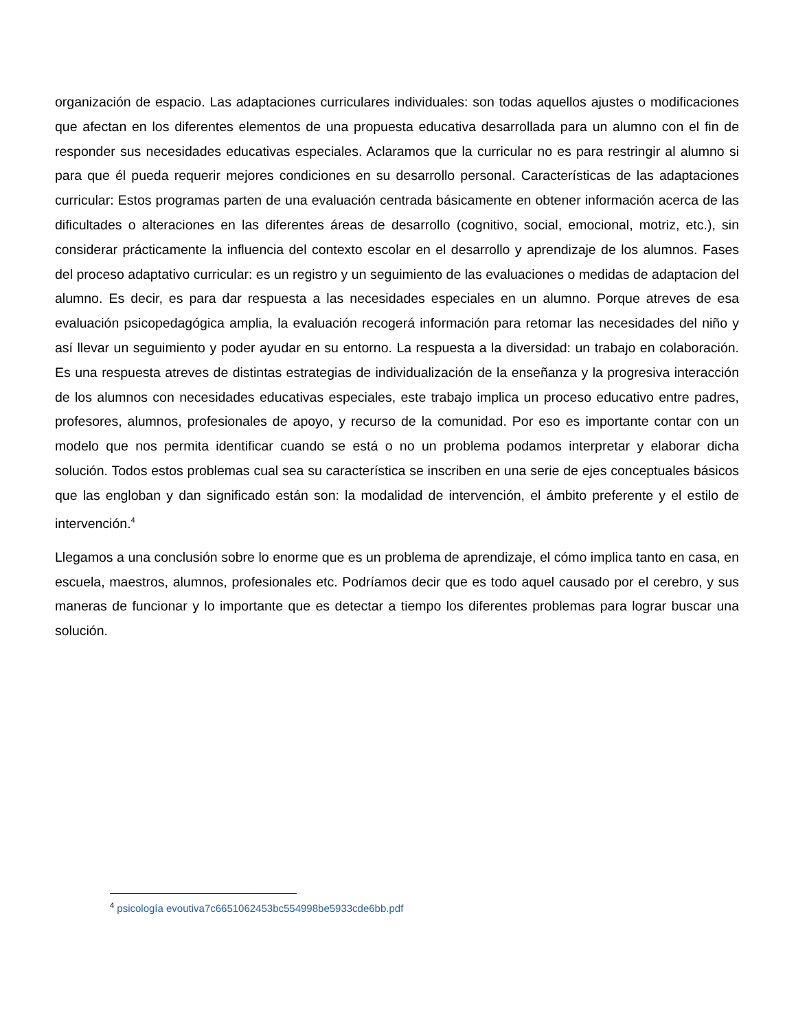organización de espacio. Las adaptaciones curriculares individuales: son todas aquellos ajustes o modificaciones que afectan en los diferentes elementos de una propuesta educativa desarrollada para un alumno con el fin de responder sus necesidades educativas especiales. Aclaramos que la curricular no es para restringir al alumno si para que él pueda requerir mejores condiciones en su desarrollo personal. Características de las adaptaciones curricular: Estos programas parten de una evaluación centrada básicamente en obtener información acerca de las dificultades o alteraciones en las diferentes áreas de desarrollo (cognitivo, social, emocional, motriz, etc.), sin considerar prácticamente la influencia del contexto escolar en el desarrollo y aprendizaje de los alumnos. Fases del proceso adaptativo curricular: es un registro y un seguimiento de las evaluaciones o medidas de adaptacion del alumno. Es decir, es para dar respuesta a las necesidades especiales en un alumno. Porque atreves de esa evaluación psicopedagógica amplia, la evaluación recogerá información para retomar las necesidades del niño y así llevar un seguimiento y poder ayudar en su entorno. La respuesta a la diversidad: un trabajo en colaboración. Es una respuesta atreves de distintas estrategias de individualización de la enseñanza y la progresiva interacción de los alumnos con necesidades educativas especiales, este trabajo implica un proceso educativo entre padres, profesores, alumnos, profesionales de apoyo, y recurso de la comunidad. Por eso es importante contar con un modelo que nos permita identificar cuando se está o no un problema podamos interpretar y elaborar dicha solución. Todos estos problemas cual sea su característica se inscriben en una serie de ejes conceptuales básicos que las engloban y dan significado están son: la modalidad de intervención, el ámbito preferente y el estilo de intervención.<sup>4</sup>
Llegamos a una conclusión sobre lo enorme que es un problema de aprendizaje, el cómo implica tanto en casa, en escuela, maestros, alumnos, profesionales etc. Podríamos decir que es todo aquel causado por el cerebro, y sus maneras de funcionar y lo importante que es detectar a tiempo los diferentes problemas para lograr buscar una solución.
<sup>4</sup> psicología evoutiva7c6651062453bc554998be5933cde6bb.pdf